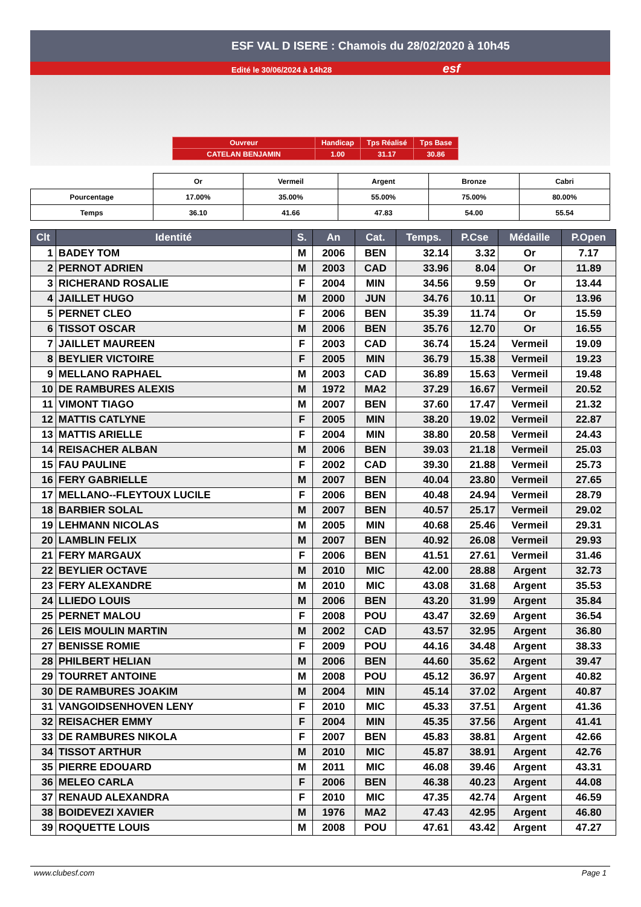ESF VAL D ISERE : Chamois du 28/02/2020 à 10h45
Edité le 30/06/2024 à 14h28 esf
| Ouvreur | Handicap | Tps Réalisé | Tps Base |
| CATELAN BENJAMIN | 1.00 | 31.17 | 30.86 |
| | Or | Vermeil | Argent | Bronze | Cabri |
| Pourcentage | 17.00% | 35.00% | 55.00% | 75.00% | 80.00% |
| Temps | 36.10 | 41.66 | 47.83 | 54.00 | 55.54 |
| Clt | Identité | S. | An | Cat. | Temps. | P.Cse | Médaille | P.Open |
| --- | --- | --- | --- | --- | --- | --- | --- | --- |
| 1 | BADEY TOM | M | 2006 | BEN | 32.14 | 3.32 | Or | 7.17 |
| 2 | PERNOT ADRIEN | M | 2003 | CAD | 33.96 | 8.04 | Or | 11.89 |
| 3 | RICHERAND ROSALIE | F | 2004 | MIN | 34.56 | 9.59 | Or | 13.44 |
| 4 | JAILLET HUGO | M | 2000 | JUN | 34.76 | 10.11 | Or | 13.96 |
| 5 | PERNET CLEO | F | 2006 | BEN | 35.39 | 11.74 | Or | 15.59 |
| 6 | TISSOT OSCAR | M | 2006 | BEN | 35.76 | 12.70 | Or | 16.55 |
| 7 | JAILLET MAUREEN | F | 2003 | CAD | 36.74 | 15.24 | Vermeil | 19.09 |
| 8 | BEYLIER VICTOIRE | F | 2005 | MIN | 36.79 | 15.38 | Vermeil | 19.23 |
| 9 | MELLANO RAPHAEL | M | 2003 | CAD | 36.89 | 15.63 | Vermeil | 19.48 |
| 10 | DE RAMBURES ALEXIS | M | 1972 | MA2 | 37.29 | 16.67 | Vermeil | 20.52 |
| 11 | VIMONT TIAGO | M | 2007 | BEN | 37.60 | 17.47 | Vermeil | 21.32 |
| 12 | MATTIS CATLYNE | F | 2005 | MIN | 38.20 | 19.02 | Vermeil | 22.87 |
| 13 | MATTIS ARIELLE | F | 2004 | MIN | 38.80 | 20.58 | Vermeil | 24.43 |
| 14 | REISACHER ALBAN | M | 2006 | BEN | 39.03 | 21.18 | Vermeil | 25.03 |
| 15 | FAU PAULINE | F | 2002 | CAD | 39.30 | 21.88 | Vermeil | 25.73 |
| 16 | FERY GABRIELLE | M | 2007 | BEN | 40.04 | 23.80 | Vermeil | 27.65 |
| 17 | MELLANO--FLEYTOUX LUCILE | F | 2006 | BEN | 40.48 | 24.94 | Vermeil | 28.79 |
| 18 | BARBIER SOLAL | M | 2007 | BEN | 40.57 | 25.17 | Vermeil | 29.02 |
| 19 | LEHMANN NICOLAS | M | 2005 | MIN | 40.68 | 25.46 | Vermeil | 29.31 |
| 20 | LAMBLIN FELIX | M | 2007 | BEN | 40.92 | 26.08 | Vermeil | 29.93 |
| 21 | FERY MARGAUX | F | 2006 | BEN | 41.51 | 27.61 | Vermeil | 31.46 |
| 22 | BEYLIER OCTAVE | M | 2010 | MIC | 42.00 | 28.88 | Argent | 32.73 |
| 23 | FERY ALEXANDRE | M | 2010 | MIC | 43.08 | 31.68 | Argent | 35.53 |
| 24 | LLIEDO LOUIS | M | 2006 | BEN | 43.20 | 31.99 | Argent | 35.84 |
| 25 | PERNET MALOU | F | 2008 | POU | 43.47 | 32.69 | Argent | 36.54 |
| 26 | LEIS MOULIN MARTIN | M | 2002 | CAD | 43.57 | 32.95 | Argent | 36.80 |
| 27 | BENISSE ROMIE | F | 2009 | POU | 44.16 | 34.48 | Argent | 38.33 |
| 28 | PHILBERT HELIAN | M | 2006 | BEN | 44.60 | 35.62 | Argent | 39.47 |
| 29 | TOURRET ANTOINE | M | 2008 | POU | 45.12 | 36.97 | Argent | 40.82 |
| 30 | DE RAMBURES JOAKIM | M | 2004 | MIN | 45.14 | 37.02 | Argent | 40.87 |
| 31 | VANGOIDSENHOVEN LENY | F | 2010 | MIC | 45.33 | 37.51 | Argent | 41.36 |
| 32 | REISACHER EMMY | F | 2004 | MIN | 45.35 | 37.56 | Argent | 41.41 |
| 33 | DE RAMBURES NIKOLA | F | 2007 | BEN | 45.83 | 38.81 | Argent | 42.66 |
| 34 | TISSOT ARTHUR | M | 2010 | MIC | 45.87 | 38.91 | Argent | 42.76 |
| 35 | PIERRE EDOUARD | M | 2011 | MIC | 46.08 | 39.46 | Argent | 43.31 |
| 36 | MELEO CARLA | F | 2006 | BEN | 46.38 | 40.23 | Argent | 44.08 |
| 37 | RENAUD ALEXANDRA | F | 2010 | MIC | 47.35 | 42.74 | Argent | 46.59 |
| 38 | BOIDEVEZI XAVIER | M | 1976 | MA2 | 47.43 | 42.95 | Argent | 46.80 |
| 39 | ROQUETTE LOUIS | M | 2008 | POU | 47.61 | 43.42 | Argent | 47.27 |
www.clubesf.com Page 1